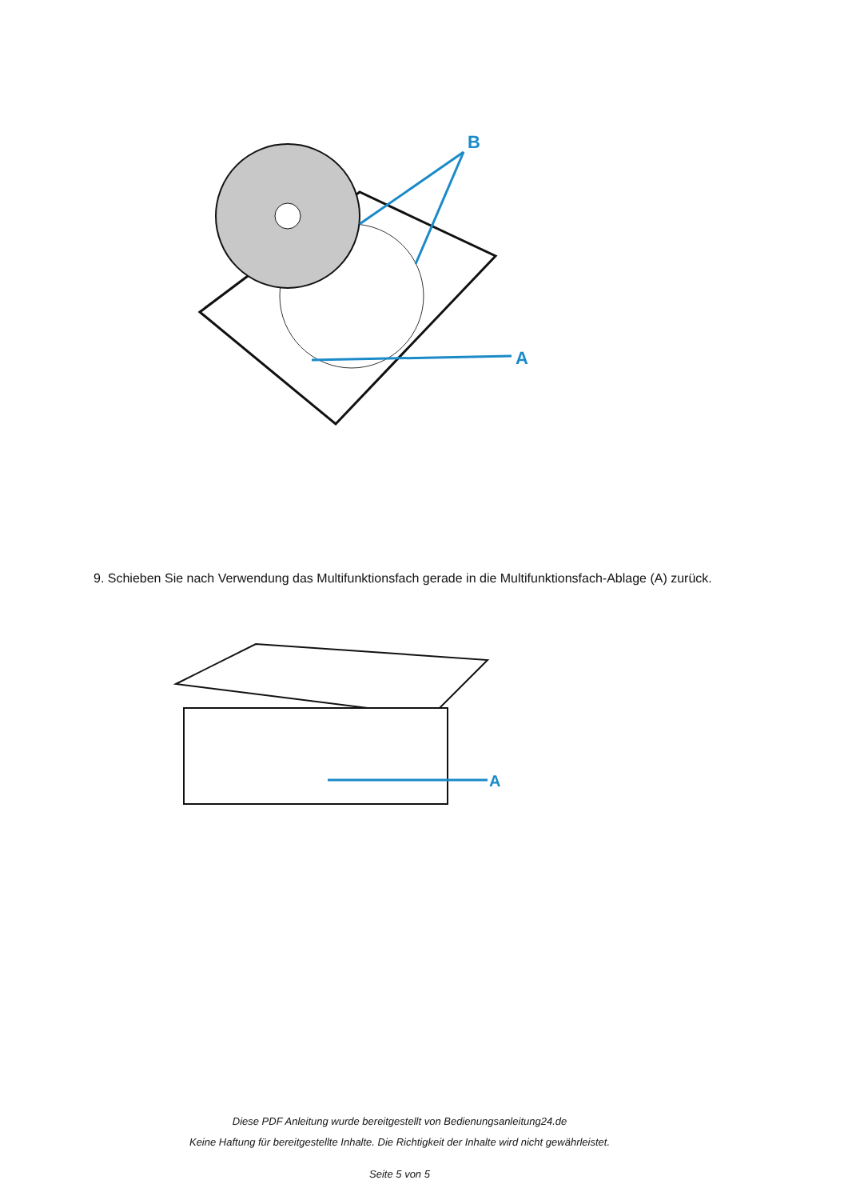B
A
9. Schieben Sie nach Verwendung das Multifunktionsfach gerade in die Multifunktionsfach-Ablage (A) zurück.
A
Diese PDF Anleitung wurde bereitgestellt von Bedienungsanleitung24.de
Keine Haftung für bereitgestellte Inhalte. Die Richtigkeit der Inhalte wird nicht gewährleistet.
Seite 5 von 5